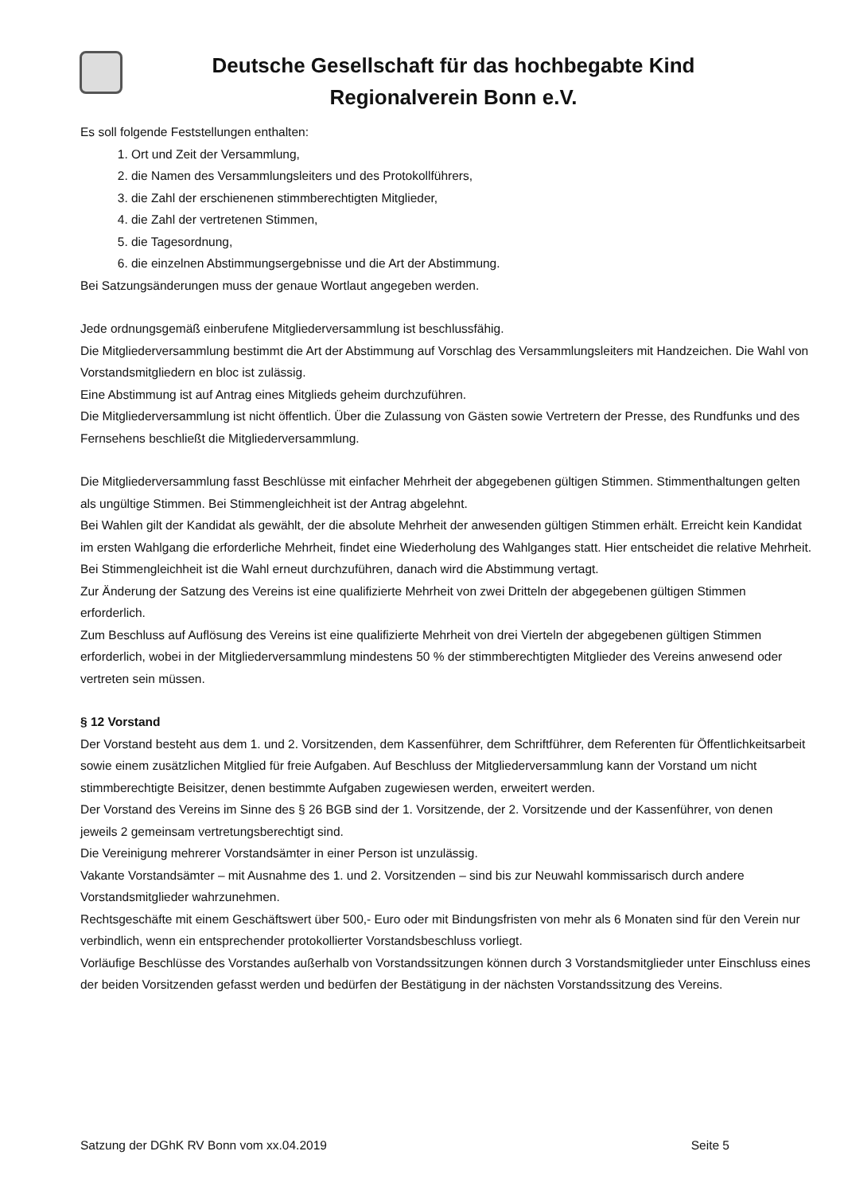Deutsche Gesellschaft für das hochbegabte Kind
Regionalverein Bonn e.V.
Es soll folgende Feststellungen enthalten:
1. Ort und Zeit der Versammlung,
2. die Namen des Versammlungsleiters und des Protokollführers,
3. die Zahl der erschienenen stimmberechtigten Mitglieder,
4. die Zahl der vertretenen Stimmen,
5. die Tagesordnung,
6. die einzelnen Abstimmungsergebnisse und die Art der Abstimmung.
Bei Satzungsänderungen muss der genaue Wortlaut angegeben werden.
Jede ordnungsgemäß einberufene Mitgliederversammlung ist beschlussfähig.
Die Mitgliederversammlung bestimmt die Art der Abstimmung auf Vorschlag des Versammlungsleiters mit Handzeichen. Die Wahl von Vorstandsmitgliedern en bloc ist zulässig.
Eine Abstimmung ist auf Antrag eines Mitglieds geheim durchzuführen.
Die Mitgliederversammlung ist nicht öffentlich. Über die Zulassung von Gästen sowie Vertretern der Presse, des Rundfunks und des Fernsehens beschließt die Mitgliederversammlung.
Die Mitgliederversammlung fasst Beschlüsse mit einfacher Mehrheit der abgegebenen gültigen Stimmen. Stimmenthaltungen gelten als ungültige Stimmen. Bei Stimmengleichheit ist der Antrag abgelehnt.
Bei Wahlen gilt der Kandidat als gewählt, der die absolute Mehrheit der anwesenden gültigen Stimmen erhält. Erreicht kein Kandidat im ersten Wahlgang die erforderliche Mehrheit, findet eine Wiederholung des Wahlganges statt. Hier entscheidet die relative Mehrheit. Bei Stimmengleichheit ist die Wahl erneut durchzuführen, danach wird die Abstimmung vertagt.
Zur Änderung der Satzung des Vereins ist eine qualifizierte Mehrheit von zwei Dritteln der abgegebenen gültigen Stimmen erforderlich.
Zum Beschluss auf Auflösung des Vereins ist eine qualifizierte Mehrheit von drei Vierteln der abgegebenen gültigen Stimmen erforderlich, wobei in der Mitgliederversammlung mindestens 50 % der stimmberechtigten Mitglieder des Vereins anwesend oder vertreten sein müssen.
§ 12 Vorstand
Der Vorstand besteht aus dem 1. und 2. Vorsitzenden, dem Kassenführer, dem Schriftführer, dem Referenten für Öffentlichkeitsarbeit sowie einem zusätzlichen Mitglied für freie Aufgaben. Auf Beschluss der Mitgliederversammlung kann der Vorstand um nicht stimmberechtigte Beisitzer, denen bestimmte Aufgaben zugewiesen werden, erweitert werden.
Der Vorstand des Vereins im Sinne des § 26 BGB sind der 1. Vorsitzende, der 2. Vorsitzende und der Kassenführer, von denen jeweils 2 gemeinsam vertretungsberechtigt sind.
Die Vereinigung mehrerer Vorstandsämter in einer Person ist unzulässig.
Vakante Vorstandsämter – mit Ausnahme des 1. und 2. Vorsitzenden – sind bis zur Neuwahl kommissarisch durch andere Vorstandsmitglieder wahrzunehmen.
Rechtsgeschäfte mit einem Geschäftswert über 500,- Euro oder mit Bindungsfristen von mehr als 6 Monaten sind für den Verein nur verbindlich, wenn ein entsprechender protokollierter Vorstandsbeschluss vorliegt.
Vorläufige Beschlüsse des Vorstandes außerhalb von Vorstandssitzungen können durch 3 Vorstandsmitglieder unter Einschluss eines der beiden Vorsitzenden gefasst werden und bedürfen der Bestätigung in der nächsten Vorstandssitzung des Vereins.
Satzung der DGhK RV Bonn vom xx.04.2019 Seite 5